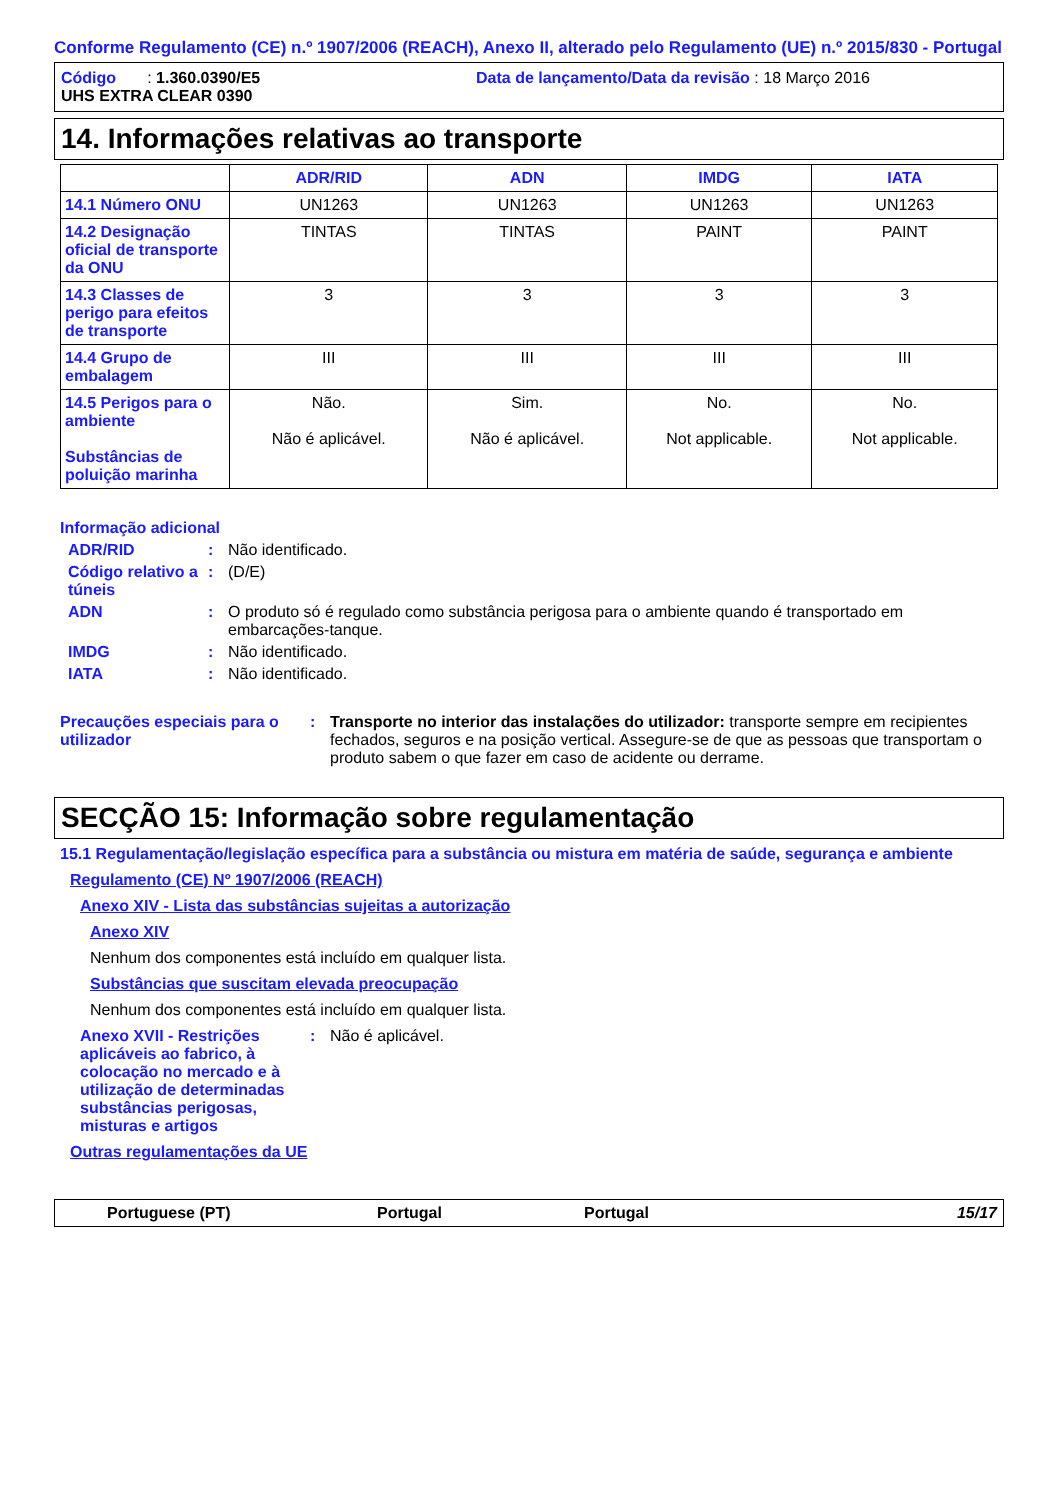Conforme Regulamento (CE) n.º 1907/2006 (REACH), Anexo II, alterado pelo Regulamento (UE) n.º 2015/830 - Portugal
Código : 1.360.0390/E5 Data de lançamento/Data da revisão : 18 Março 2016
UHS EXTRA CLEAR 0390
14. Informações relativas ao transporte
| | ADR/RID | ADN | IMDG | IATA |
| --- | --- | --- | --- | --- |
| 14.1 Número ONU | UN1263 | UN1263 | UN1263 | UN1263 |
| 14.2 Designação oficial de transporte da ONU | TINTAS | TINTAS | PAINT | PAINT |
| 14.3 Classes de perigo para efeitos de transporte | 3 | 3 | 3 | 3 |
| 14.4 Grupo de embalagem | III | III | III | III |
| 14.5 Perigos para o ambiente Substâncias de poluição marinha | Não. Não é aplicável. | Sim. Não é aplicável. | No. Not applicable. | No. Not applicable. |
Informação adicional
ADR/RID : Não identificado.
Código relativo a túneis
: (D/E)
ADN : O produto só é regulado como substância perigosa para o ambiente quando é transportado em embarcações-tanque.
IMDG : Não identificado.
IATA : Não identificado.
Precauções especiais para o utilizador
: Transporte no interior das instalações do utilizador: transporte sempre em recipientes fechados, seguros e na posição vertical. Assegure-se de que as pessoas que transportam o produto sabem o que fazer em caso de acidente ou derrame.
SECÇÃO 15: Informação sobre regulamentação
15.1 Regulamentação/legislação específica para a substância ou mistura em matéria de saúde, segurança e ambiente
Regulamento (CE) Nº 1907/2006 (REACH)
Anexo XIV - Lista das substâncias sujeitas a autorização
Anexo XIV
Nenhum dos componentes está incluído em qualquer lista.
Substâncias que suscitam elevada preocupação
Nenhum dos componentes está incluído em qualquer lista.
Anexo XVII - Restrições aplicáveis ao fabrico, à colocação no mercado e à utilização de determinadas substâncias perigosas, misturas e artigos
: Não é aplicável.
Outras regulamentações da UE
Portuguese (PT) Portugal Portugal 15/17